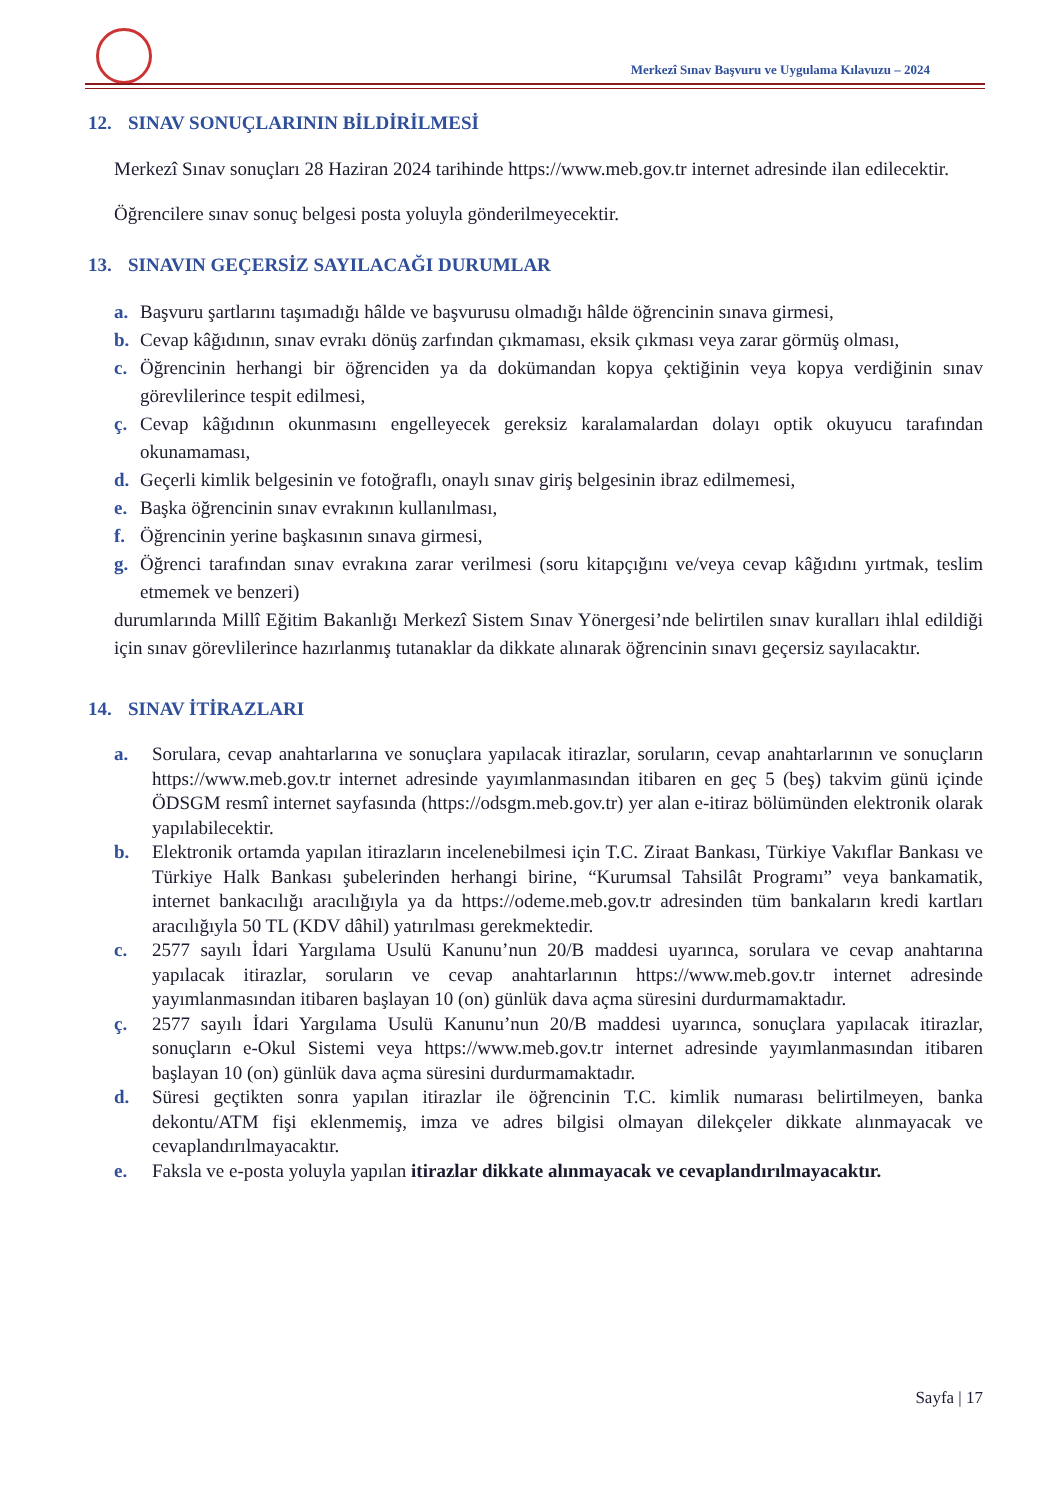Merkezî Sınav Başvuru ve Uygulama Kılavuzu – 2024
12. SINAV SONUÇLARININ BİLDİRİLMESİ
Merkezî Sınav sonuçları 28 Haziran 2024 tarihinde https://www.meb.gov.tr internet adresinde ilan edilecektir.
Öğrencilere sınav sonuç belgesi posta yoluyla gönderilmeyecektir.
13. SINAVIN GEÇERSİZ SAYILACAĞI DURUMLAR
a. Başvuru şartlarını taşımadığı hâlde ve başvurusu olmadığı hâlde öğrencinin sınava girmesi,
b. Cevap kâğıdının, sınav evrakı dönüş zarfından çıkmaması, eksik çıkması veya zarar görmüş olması,
c. Öğrencinin herhangi bir öğrenciden ya da dokümandan kopya çektiğinin veya kopya verdiğinin sınav görevlilerince tespit edilmesi,
ç. Cevap kâğıdının okunmasını engelleyecek gereksiz karalamalardan dolayı optik okuyucu tarafından okunamaması,
d. Geçerli kimlik belgesinin ve fotoğraflı, onaylı sınav giriş belgesinin ibraz edilmemesi,
e. Başka öğrencinin sınav evrakının kullanılması,
f. Öğrencinin yerine başkasının sınava girmesi,
g. Öğrenci tarafından sınav evrakına zarar verilmesi (soru kitapçığını ve/veya cevap kâğıdını yırtmak, teslim etmemek ve benzeri)
durumlarında Millî Eğitim Bakanlığı Merkezî Sistem Sınav Yönergesi’nde belirtilen sınav kuralları ihlal edildiği için sınav görevlilerince hazırlanmış tutanaklar da dikkate alınarak öğrencinin sınavı geçersiz sayılacaktır.
14. SINAV İTİRAZLARI
a. Sorulara, cevap anahtarlarına ve sonuçlara yapılacak itirazlar, soruların, cevap anahtarlarının ve sonuçların https://www.meb.gov.tr internet adresinde yayımlanmasından itibaren en geç 5 (beş) takvim günü içinde ÖDSGM resmî internet sayfasında (https://odsgm.meb.gov.tr) yer alan e-itiraz bölümünden elektronik olarak yapılabilecektir.
b. Elektronik ortamda yapılan itirazların incelenebilmesi için T.C. Ziraat Bankası, Türkiye Vakıflar Bankası ve Türkiye Halk Bankası şubelerinden herhangi birine, “Kurumsal Tahsilât Programı” veya bankamatik, internet bankacılığı aracılığıyla ya da https://odeme.meb.gov.tr adresinden tüm bankaların kredi kartları aracılığıyla 50 TL (KDV dâhil) yatırılması gerekmektedir.
c. 2577 sayılı İdari Yargılama Usulü Kanunu’nun 20/B maddesi uyarınca, sorulara ve cevap anahtarına yapılacak itirazlar, soruların ve cevap anahtarlarının https://www.meb.gov.tr internet adresinde yayımlanmasından itibaren başlayan 10 (on) günlük dava açma süresini durdurmamaktadır.
ç. 2577 sayılı İdari Yargılama Usulü Kanunu’nun 20/B maddesi uyarınca, sonuçlara yapılacak itirazlar, sonuçların e-Okul Sistemi veya https://www.meb.gov.tr internet adresinde yayımlanmasından itibaren başlayan 10 (on) günlük dava açma süresini durdurmamaktadır.
d. Süresi geçtikten sonra yapılan itirazlar ile öğrencinin T.C. kimlik numarası belirtilmeyen, banka dekontu/ATM fişi eklenmemiş, imza ve adres bilgisi olmayan dilekçeler dikkate alınmayacak ve cevaplandırılmayacaktır.
e. Faksla ve e-posta yoluyla yapılan itirazlar dikkate alınmayacak ve cevaplandırılmayacaktır.
Sayfa | 17